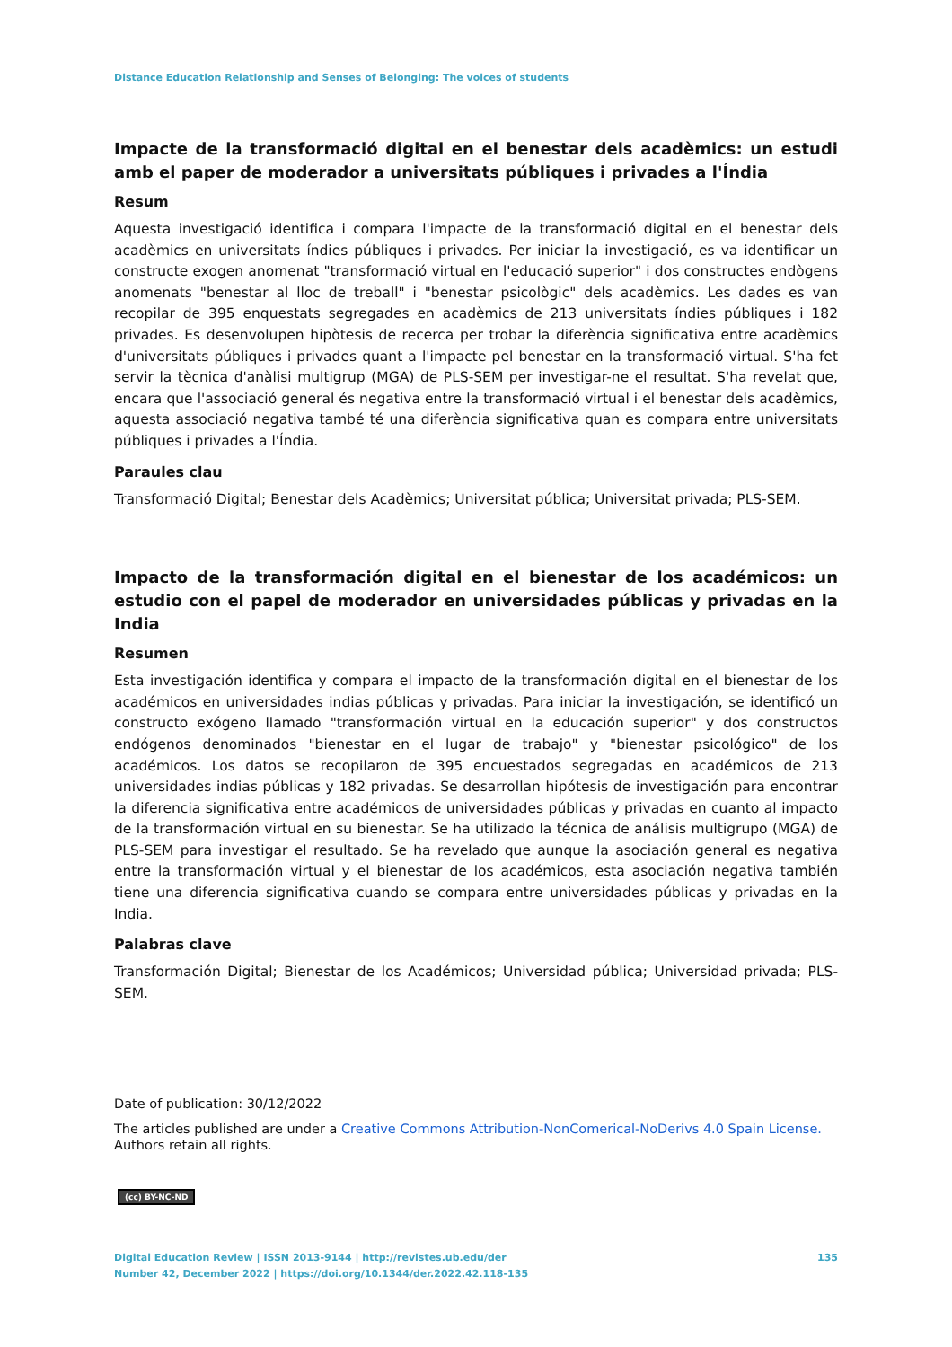Distance Education Relationship and Senses of Belonging: The voices of students
Impacte de la transformació digital en el benestar dels acadèmics: un estudi amb el paper de moderador a universitats públiques i privades a l'Índia
Resum
Aquesta investigació identifica i compara l'impacte de la transformació digital en el benestar dels acadèmics en universitats índies públiques i privades. Per iniciar la investigació, es va identificar un constructe exogen anomenat "transformació virtual en l'educació superior" i dos constructes endògens anomenats "benestar al lloc de treball" i "benestar psicològic" dels acadèmics. Les dades es van recopilar de 395 enquestats segregades en acadèmics de 213 universitats índies públiques i 182 privades. Es desenvolupen hipòtesis de recerca per trobar la diferència significativa entre acadèmics d'universitats públiques i privades quant a l'impacte pel benestar en la transformació virtual. S'ha fet servir la tècnica d'anàlisi multigrup (MGA) de PLS-SEM per investigar-ne el resultat. S'ha revelat que, encara que l'associació general és negativa entre la transformació virtual i el benestar dels acadèmics, aquesta associació negativa també té una diferència significativa quan es compara entre universitats públiques i privades a l'Índia.
Paraules clau
Transformació Digital; Benestar dels Acadèmics; Universitat pública; Universitat privada; PLS-SEM.
Impacto de la transformación digital en el bienestar de los académicos: un estudio con el papel de moderador en universidades públicas y privadas en la India
Resumen
Esta investigación identifica y compara el impacto de la transformación digital en el bienestar de los académicos en universidades indias públicas y privadas. Para iniciar la investigación, se identificó un constructo exógeno llamado "transformación virtual en la educación superior" y dos constructos endógenos denominados "bienestar en el lugar de trabajo" y "bienestar psicológico" de los académicos. Los datos se recopilaron de 395 encuestados segregadas en académicos de 213 universidades indias públicas y 182 privadas. Se desarrollan hipótesis de investigación para encontrar la diferencia significativa entre académicos de universidades públicas y privadas en cuanto al impacto de la transformación virtual en su bienestar. Se ha utilizado la técnica de análisis multigrupo (MGA) de PLS-SEM para investigar el resultado. Se ha revelado que aunque la asociación general es negativa entre la transformación virtual y el bienestar de los académicos, esta asociación negativa también tiene una diferencia significativa cuando se compara entre universidades públicas y privadas en la India.
Palabras clave
Transformación Digital; Bienestar de los Académicos; Universidad pública; Universidad privada; PLS-SEM.
Date of publication: 30/12/2022
The articles published are under a Creative Commons Attribution-NonComerical-NoDerivs 4.0 Spain License.
Authors retain all rights.
(cc) BY-NC-ND
Digital Education Review | ISSN 2013-9144 | http://revistes.ub.edu/der
Number 42, December 2022 | https://doi.org/10.1344/der.2022.42.118-135
135